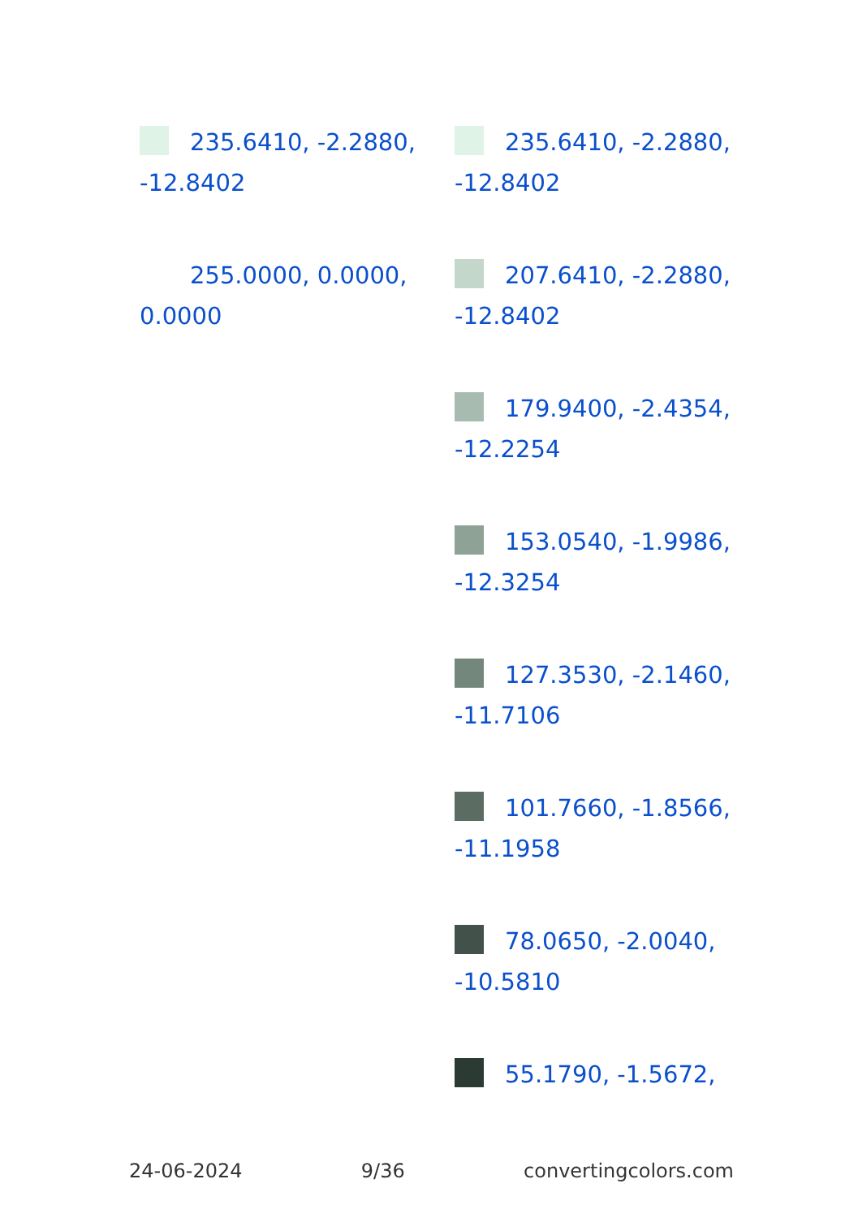235.6410, -2.2880, -12.8402
255.0000, 0.0000, 0.0000
235.6410, -2.2880, -12.8402
207.6410, -2.2880, -12.8402
179.9400, -2.4354, -12.2254
153.0540, -1.9986, -12.3254
127.3530, -2.1460, -11.7106
101.7660, -1.8566, -11.1958
78.0650, -2.0040, -10.5810
55.1790, -1.5672,
24-06-2024 9/36 convertingcolors.com